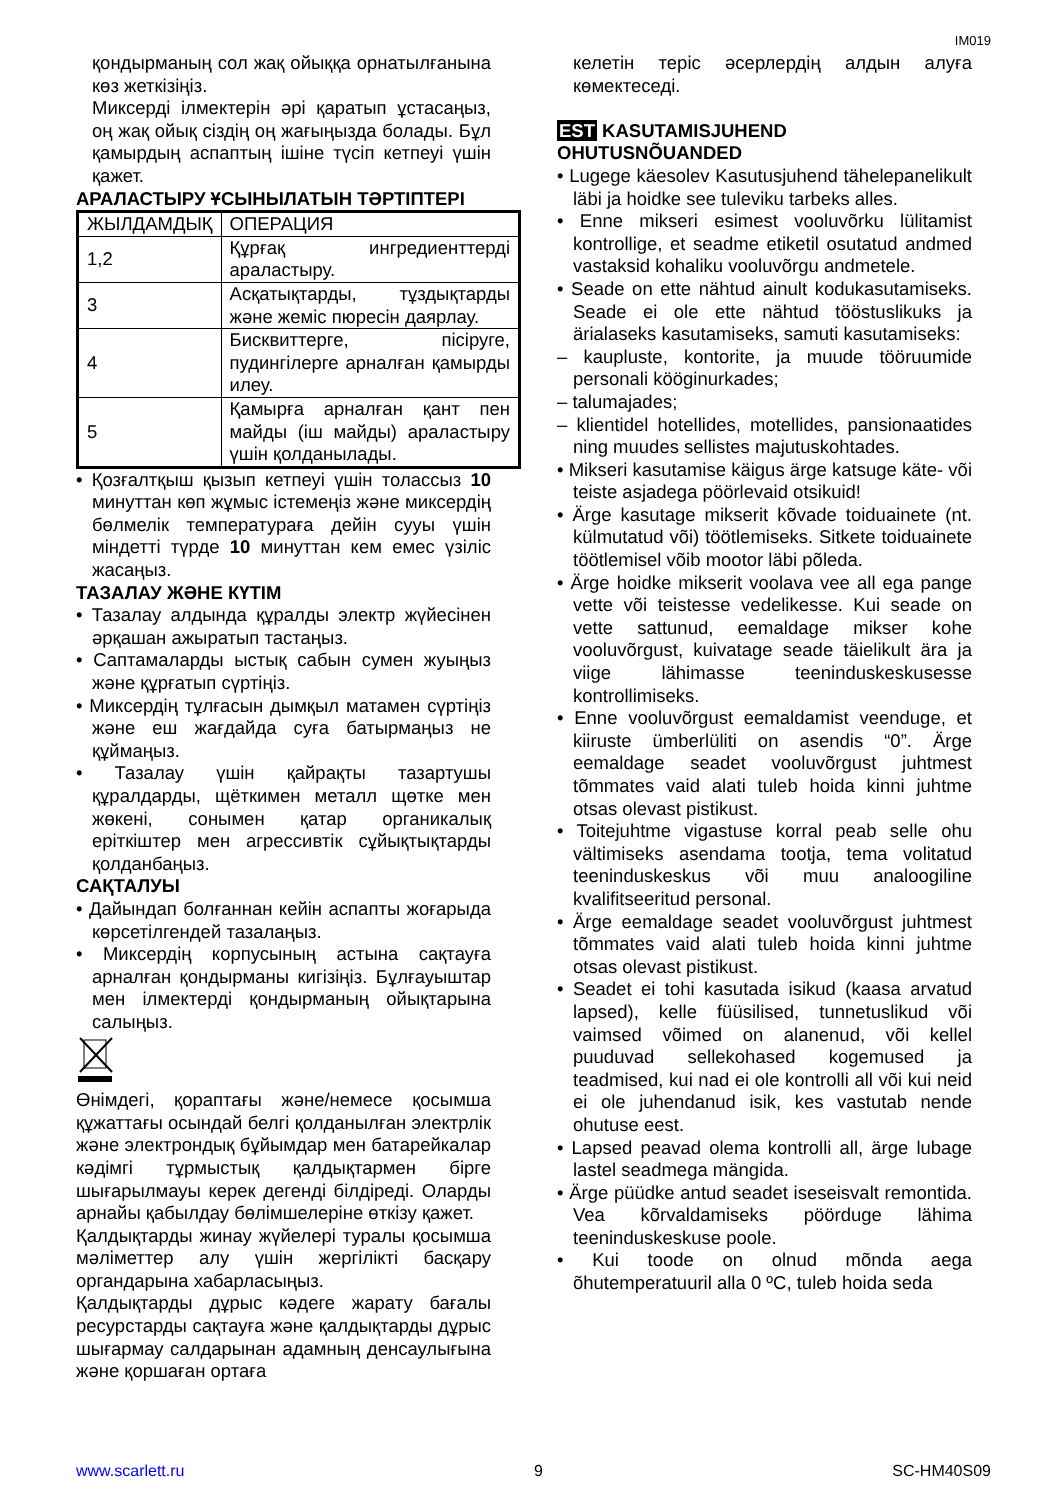IM019
қондырманың сол жақ ойыққа орнатылғанына көз жеткізіңіз.
Миксерді ілмектерін әрі қаратып ұстасаңыз, оң жақ ойық сіздің оң жағыңызда болады. Бұл қамырдың аспаптың ішіне түсіп кетпеуі үшін қажет.
АРАЛАСТЫРУ ҰСЫНЫЛАТЫН ТӘРТІПТЕРІ
| ЖЫЛДАМДЫҚ | ОПЕРАЦИЯ |
| 1,2 | Құрғақ ингредиенттерді араластыру. |
| 3 | Асқатықтарды, тұздықтарды және жеміс пюресін даярлау. |
| 4 | Бисквиттерге, пісіруге, пудингілерге арналған қамырды илеу. |
| 5 | Қамырға арналған қант пен майды (іш майды) араластыру үшін қолданылады. |
• Қозғалтқыш қызып кетпеуі үшін толассыз 10 минуттан көп жұмыс істемеңіз және миксердің бөлмелік температураға дейін сууы үшін міндетті түрде 10 минуттан кем емес үзіліс жасаңыз.
ТАЗАЛАУ ЖӘНЕ КҮТІМ
• Тазалау алдында құралды электр жүйесінен әрқашан ажыратып тастаңыз.
• Саптамаларды ыстық сабын сумен жуыңыз және құрғатып сүртіңіз.
• Миксердің тұлғасын дымқыл матамен сүртіңіз және еш жағдайда суға батырмаңыз не құймаңыз.
• Тазалау үшін қайрақты тазартушы құралдарды, щёткимен металл щөтке мен жөкені, сонымен қатар органикалық еріткіштер мен агрессивтік сұйықтықтарды қолданбаңыз.
САҚТАЛУЫ
• Дайындап болғаннан кейін аспапты жоғарыда көрсетілгендей тазалаңыз.
• Миксердің корпусының астына сақтауға арналған қондырманы кигізіңіз. Бұлғауыштар мен ілмектерді қондырманың ойықтарына салыңыз.
Өнімдегі, қораптағы және/немесе қосымша құжаттағы осындай белгі қолданылған электрлік және электрондық бұйымдар мен батарейкалар кәдімгі тұрмыстық қалдықтармен бірге шығарылмауы керек дегенді білдіреді. Оларды арнайы қабылдау бөлімшелеріне өткізу қажет.
Қалдықтарды жинау жүйелері туралы қосымша мәліметтер алу үшін жергілікті басқару органдарына хабарласыңыз.
Қалдықтарды дұрыс кәдеге жарату бағалы ресурстарды сақтауға және қалдықтарды дұрыс шығармау салдарынан адамның денсаулығына және қоршаған ортаға
келетін теріс әсерлердің алдын алуға көмектеседі.
EST KASUTAMISJUHEND
OHUTUSNÕUANDED
• Lugege käesolev Kasutusjuhend tähelepanelikult läbi ja hoidke see tuleviku tarbeks alles.
• Enne mikseri esimest vooluvõrku lülitamist kontrollige, et seadme etiketil osutatud andmed vastaksid kohaliku vooluvõrgu andmetele.
• Seade on ette nähtud ainult kodukasutamiseks. Seade ei ole ette nähtud tööstuslikuks ja ärialaseks kasutamiseks, samuti kasutamiseks:
– kaupluste, kontorite, ja muude tööruumide personali kööginurkades;
– talumajades;
– klientidel hotellides, motellides, pansionaatides ning muudes sellistes majutuskohtades.
• Mikseri kasutamise käigus ärge katsuge käte- või teiste asjadega pöörlevaid otsikuid!
• Ärge kasutage mikserit kõvade toiduainete (nt. külmutatud või) töötlemiseks. Sitkete toiduainete töötlemisel võib mootor läbi põleda.
• Ärge hoidke mikserit voolava vee all ega pange vette või teistesse vedelikesse. Kui seade on vette sattunud, eemaldage mikser kohe vooluvõrgust, kuivatage seade täielikult ära ja viige lähimasse teeninduskeskusesse kontrollimiseks.
• Enne vooluvõrgust eemaldamist veenduge, et kiiruste ümberlüliti on asendis “0”. Ärge eemaldage seadet vooluvõrgust juhtmest tõmmates vaid alati tuleb hoida kinni juhtme otsas olevast pistikust.
• Toitejuhtme vigastuse korral peab selle ohu vältimiseks asendama tootja, tema volitatud teeninduskeskus või muu analoogiline kvalifitseeritud personal.
• Ärge eemaldage seadet vooluvõrgust juhtmest tõmmates vaid alati tuleb hoida kinni juhtme otsas olevast pistikust.
• Seadet ei tohi kasutada isikud (kaasa arvatud lapsed), kelle füüsilised, tunnetuslikud või vaimsed võimed on alanenud, või kellel puuduvad sellekohased kogemused ja teadmised, kui nad ei ole kontrolli all või kui neid ei ole juhendanud isik, kes vastutab nende ohutuse eest.
• Lapsed peavad olema kontrolli all, ärge lubage lastel seadmega mängida.
• Ärge püüdke antud seadet iseseisvalt remontida. Vea kõrvaldamiseks pöörduge lähima teeninduskeskuse poole.
• Kui toode on olnud mõnda aega õhutemperatuuril alla 0 ºC, tuleb hoida seda
www.scarlett.ru 9 SC-HM40S09